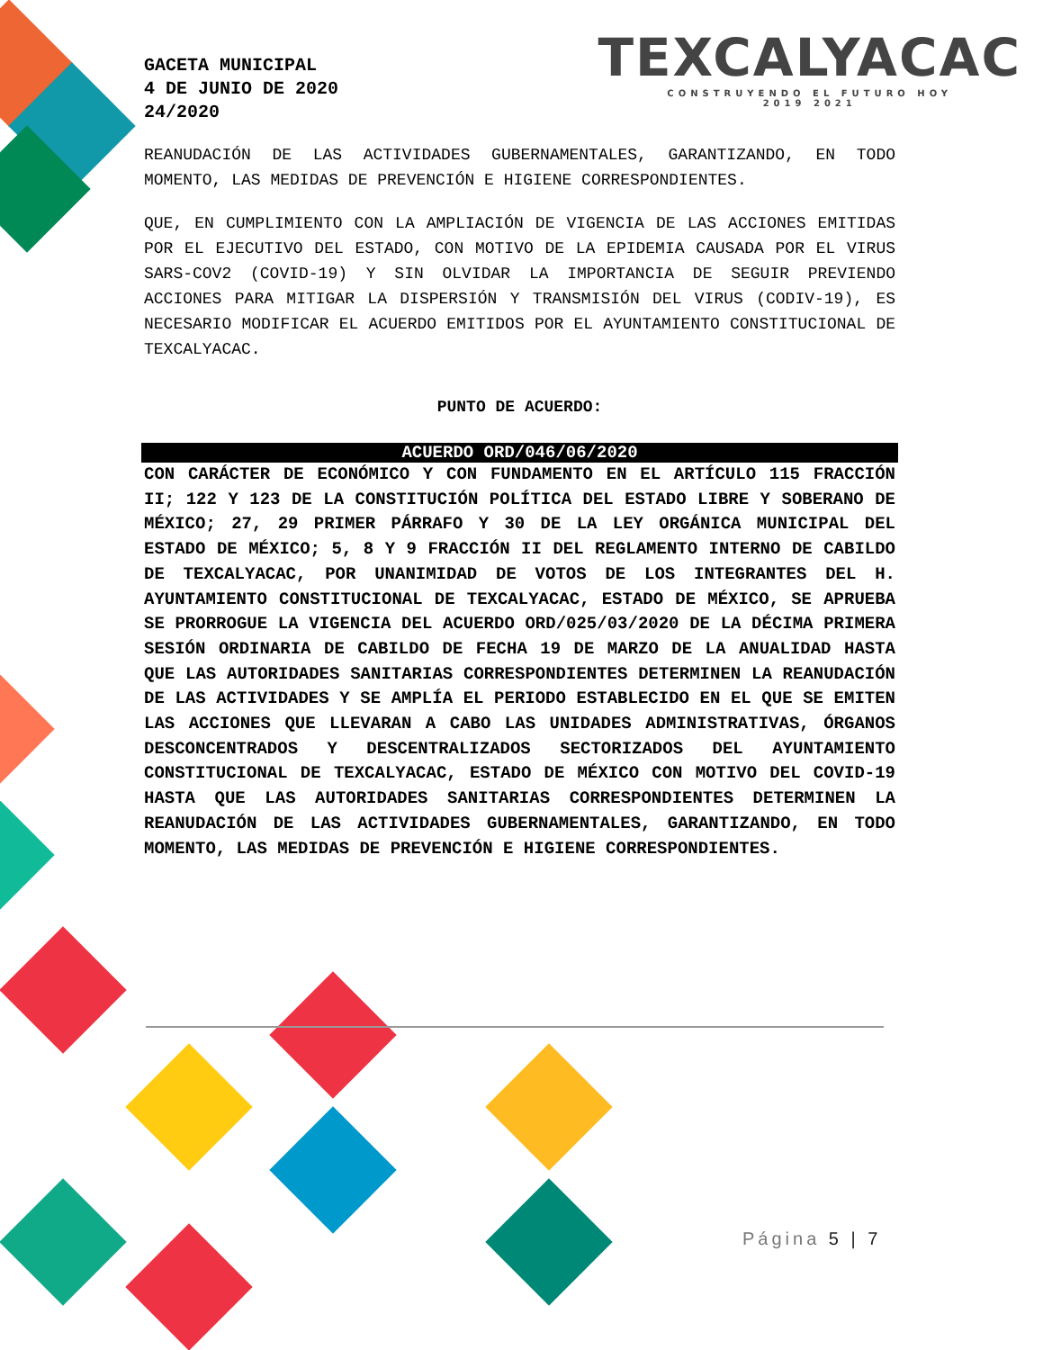GACETA MUNICIPAL
4 DE JUNIO DE 2020
24/2020
TEXCALYACAC
CONSTRUYENDO EL FUTURO HOY
2019 2021
REANUDACIÓN DE LAS ACTIVIDADES GUBERNAMENTALES, GARANTIZANDO, EN TODO MOMENTO, LAS MEDIDAS DE PREVENCIÓN E HIGIENE CORRESPONDIENTES.
QUE, EN CUMPLIMIENTO CON LA AMPLIACIÓN DE VIGENCIA DE LAS ACCIONES EMITIDAS POR EL EJECUTIVO DEL ESTADO, CON MOTIVO DE LA EPIDEMIA CAUSADA POR EL VIRUS SARS-COV2 (COVID-19) Y SIN OLVIDAR LA IMPORTANCIA DE SEGUIR PREVIENDO ACCIONES PARA MITIGAR LA DISPERSIÓN Y TRANSMISIÓN DEL VIRUS (CODIV-19), ES NECESARIO MODIFICAR EL ACUERDO EMITIDOS POR EL AYUNTAMIENTO CONSTITUCIONAL DE TEXCALYACAC.
PUNTO DE ACUERDO:
ACUERDO ORD/046/06/2020
CON CARÁCTER DE ECONÓMICO Y CON FUNDAMENTO EN EL ARTÍCULO 115 FRACCIÓN II; 122 Y 123 DE LA CONSTITUCIÓN POLÍTICA DEL ESTADO LIBRE Y SOBERANO DE MÉXICO; 27, 29 PRIMER PÁRRAFO Y 30 DE LA LEY ORGÁNICA MUNICIPAL DEL ESTADO DE MÉXICO; 5, 8 Y 9 FRACCIÓN II DEL REGLAMENTO INTERNO DE CABILDO DE TEXCALYACAC, POR UNANIMIDAD DE VOTOS DE LOS INTEGRANTES DEL H. AYUNTAMIENTO CONSTITUCIONAL DE TEXCALYACAC, ESTADO DE MÉXICO, SE APRUEBA SE PRORROGUE LA VIGENCIA DEL ACUERDO ORD/025/03/2020 DE LA DÉCIMA PRIMERA SESIÓN ORDINARIA DE CABILDO DE FECHA 19 DE MARZO DE LA ANUALIDAD HASTA QUE LAS AUTORIDADES SANITARIAS CORRESPONDIENTES DETERMINEN LA REANUDACIÓN DE LAS ACTIVIDADES Y SE AMPLÍA EL PERIODO ESTABLECIDO EN EL QUE SE EMITEN LAS ACCIONES QUE LLEVARAN A CABO LAS UNIDADES ADMINISTRATIVAS, ÓRGANOS DESCONCENTRADOS Y DESCENTRALIZADOS SECTORIZADOS DEL AYUNTAMIENTO CONSTITUCIONAL DE TEXCALYACAC, ESTADO DE MÉXICO CON MOTIVO DEL COVID-19 HASTA QUE LAS AUTORIDADES SANITARIAS CORRESPONDIENTES DETERMINEN LA REANUDACIÓN DE LAS ACTIVIDADES GUBERNAMENTALES, GARANTIZANDO, EN TODO MOMENTO, LAS MEDIDAS DE PREVENCIÓN E HIGIENE CORRESPONDIENTES.
Página 5 | 7